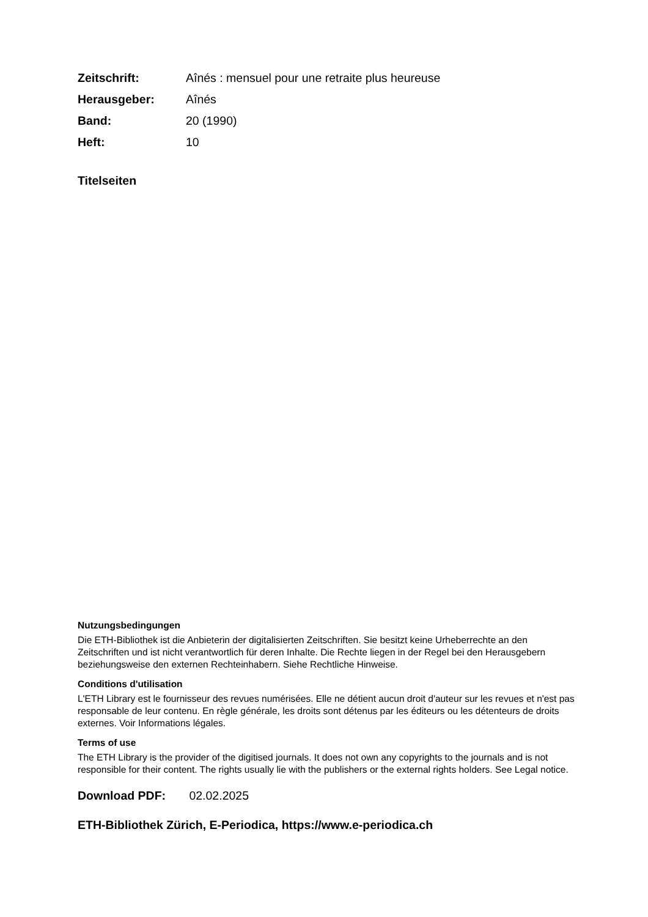Zeitschrift: Aînés : mensuel pour une retraite plus heureuse
Herausgeber: Aînés
Band: 20 (1990)
Heft: 10
Titelseiten
Nutzungsbedingungen
Die ETH-Bibliothek ist die Anbieterin der digitalisierten Zeitschriften. Sie besitzt keine Urheberrechte an den Zeitschriften und ist nicht verantwortlich für deren Inhalte. Die Rechte liegen in der Regel bei den Herausgebern beziehungsweise den externen Rechteinhabern. Siehe Rechtliche Hinweise.
Conditions d'utilisation
L'ETH Library est le fournisseur des revues numérisées. Elle ne détient aucun droit d'auteur sur les revues et n'est pas responsable de leur contenu. En règle générale, les droits sont détenus par les éditeurs ou les détenteurs de droits externes. Voir Informations légales.
Terms of use
The ETH Library is the provider of the digitised journals. It does not own any copyrights to the journals and is not responsible for their content. The rights usually lie with the publishers or the external rights holders. See Legal notice.
Download PDF: 02.02.2025
ETH-Bibliothek Zürich, E-Periodica, https://www.e-periodica.ch